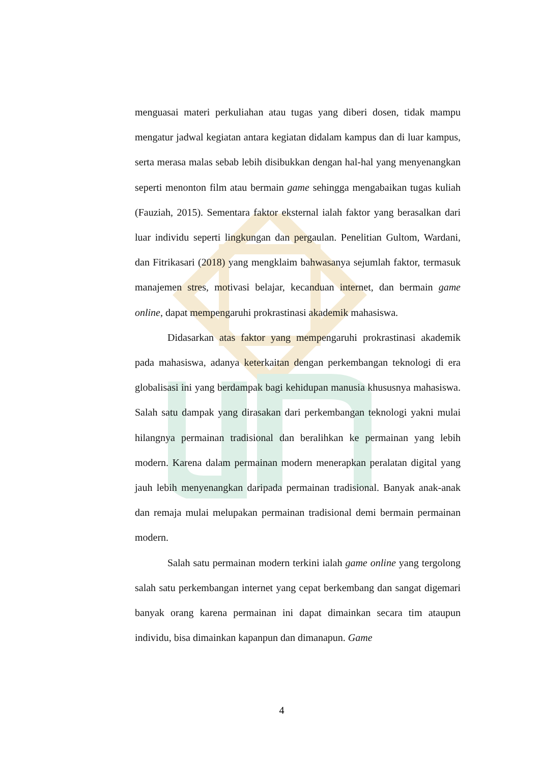menguasai materi perkuliahan atau tugas yang diberi dosen, tidak mampu mengatur jadwal kegiatan antara kegiatan didalam kampus dan di luar kampus, serta merasa malas sebab lebih disibukkan dengan hal-hal yang menyenangkan seperti menonton film atau bermain game sehingga mengabaikan tugas kuliah (Fauziah, 2015). Sementara faktor eksternal ialah faktor yang berasalkan dari luar individu seperti lingkungan dan pergaulan. Penelitian Gultom, Wardani, dan Fitrikasari (2018) yang mengklaim bahwasanya sejumlah faktor, termasuk manajemen stres, motivasi belajar, kecanduan internet, dan bermain game online, dapat mempengaruhi prokrastinasi akademik mahasiswa.
Didasarkan atas faktor yang mempengaruhi prokrastinasi akademik pada mahasiswa, adanya keterkaitan dengan perkembangan teknologi di era globalisasi ini yang berdampak bagi kehidupan manusia khususnya mahasiswa. Salah satu dampak yang dirasakan dari perkembangan teknologi yakni mulai hilangnya permainan tradisional dan beralihkan ke permainan yang lebih modern. Karena dalam permainan modern menerapkan peralatan digital yang jauh lebih menyenangkan daripada permainan tradisional. Banyak anak-anak dan remaja mulai melupakan permainan tradisional demi bermain permainan modern.
Salah satu permainan modern terkini ialah game online yang tergolong salah satu perkembangan internet yang cepat berkembang dan sangat digemari banyak orang karena permainan ini dapat dimainkan secara tim ataupun individu, bisa dimainkan kapanpun dan dimanapun. Game
4